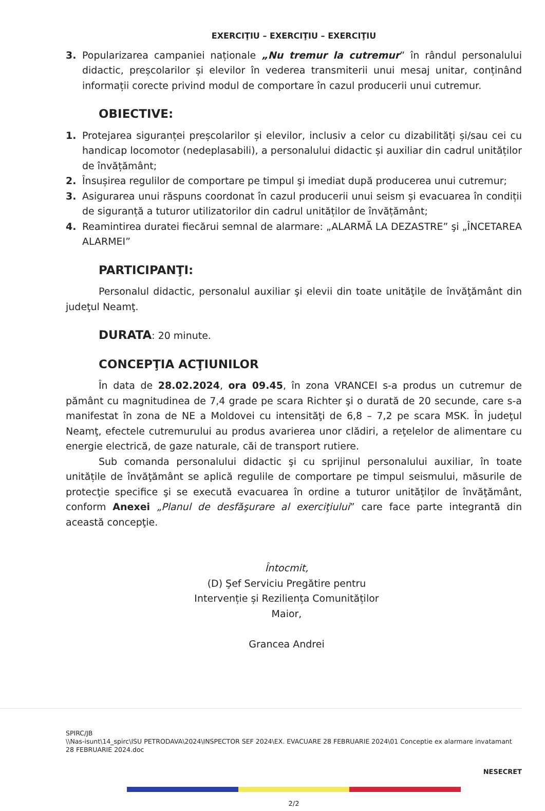EXERCIŢIU – EXERCIŢIU – EXERCIŢIU
3. Popularizarea campaniei naționale „Nu tremur la cutremur” în rândul personalului didactic, preșcolarilor și elevilor în vederea transmiterii unui mesaj unitar, conținând informații corecte privind modul de comportare în cazul producerii unui cutremur.
OBIECTIVE:
1. Protejarea siguranței preșcolarilor și elevilor, inclusiv a celor cu dizabilități și/sau cei cu handicap locomotor (nedeplasabili), a personalului didactic și auxiliar din cadrul unităților de învățământ;
2. Însușirea regulilor de comportare pe timpul şi imediat după producerea unui cutremur;
3. Asigurarea unui răspuns coordonat în cazul producerii unui seism și evacuarea în condiții de siguranță a tuturor utilizatorilor din cadrul unităților de învățământ;
4. Reamintirea duratei fiecărui semnal de alarmare: „ALARMĂ LA DEZASTRE” şi „ÎNCETAREA ALARMEI”
PARTICIPANŢI:
Personalul didactic, personalul auxiliar şi elevii din toate unităţile de învăţământ din judeţul Neamţ.
DURATA: 20 minute.
CONCEPŢIA ACŢIUNILOR
În data de 28.02.2024, ora 09.45, în zona VRANCEI s-a produs un cutremur de pământ cu magnitudinea de 7,4 grade pe scara Richter şi o durată de 20 secunde, care s-a manifestat în zona de NE a Moldovei cu intensităţi de 6,8 – 7,2 pe scara MSK. În judeţul Neamţ, efectele cutremurului au produs avarierea unor clădiri, a reţelelor de alimentare cu energie electrică, de gaze naturale, căi de transport rutiere.
Sub comanda personalului didactic şi cu sprijinul personalului auxiliar, în toate unitățile de învăţământ se aplică regulile de comportare pe timpul seismului, măsurile de protecţie specifice şi se execută evacuarea în ordine a tuturor unităţilor de învăţământ, conform Anexei „Planul de desfăşurare al exerciţiului” care face parte integrantă din această concepţie.
Întocmit,
(D) Şef Serviciu Pregătire pentru
Intervenție și Reziliența Comunităților
Maior,
Grancea Andrei
SPIRC/JB
\\Nas-isunt\14_spirc\ISU PETRODAVA\2024\INSPECTOR SEF 2024\EX. EVACUARE 28 FEBRUARIE 2024\01 Conceptie ex alarmare invatamant 28 FEBRUARIE 2024.doc
NESECRET
2/2